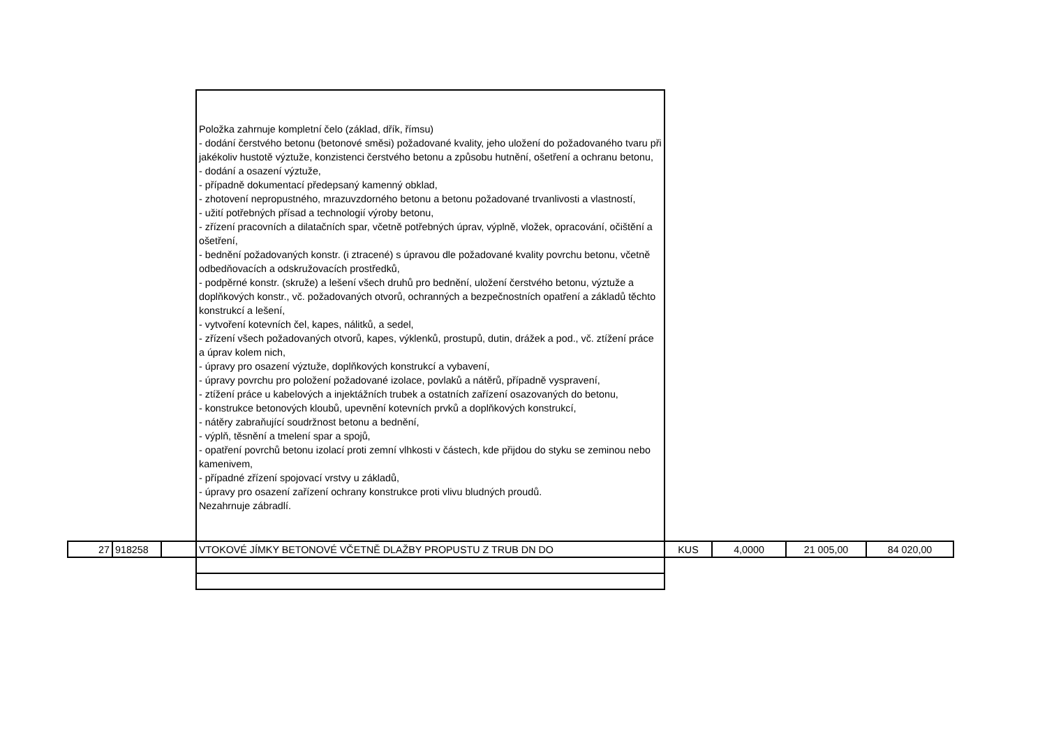| | | | Položka zahrnuje kompletní čelo (základ, dřík, římsu) - dodání čerstvého betonu (betonové směsi) požadované kvality, jeho uložení do požadovaného tvaru při jakékoliv hustotě výztuže, konzistenci čerstvého betonu a způsobu hutnění, ošetření a ochranu betonu, - dodání a osazení výztuže, - případně dokumentací předepsaný kamenný obklad, - zhotovení nepropustného, mrazuvzdorného betonu a betonu požadované trvanlivosti a vlastností, - užití potřebných přísad a technologií výroby betonu, - zřízení pracovních a dilatačních spar, včetně potřebných úprav, výplně, vložek, opracování, očištění a ošetření, - bednění požadovaných konstr. (i ztracené) s úpravou dle požadované kvality povrchu betonu, včetně odbedňovacích a odskružovacích prostředků, - podpěrné konstr. (skruže) a lešení všech druhů pro bednění, uložení čerstvého betonu, výztuže a doplňkových konstr., vč. požadovaných otvorů, ochranných a bezpečnostních opatření a základů těchto konstrukcí a lešení, - vytvoření kotevních čel, kapes, nálitků, a sedel, - zřízení všech požadovaných otvorů, kapes, výklenků, prostupů, dutin, drážek a pod., vč. ztížení práce a úprav kolem nich, - úpravy pro osazení výztuže, doplňkových konstrukcí a vybavení, - úpravy povrchu pro položení požadované izolace, povlaků a nátěrů, případně vyspravení, - ztížení práce u kabelových a injektážních trubek a ostatních zařízení osazovaných do betonu, - konstrukce betonových kloubů, upevnění kotevních prvků a doplňkových konstrukcí, - nátěry zabraňující soudržnost betonu a bednění, - výplň, těsnění a tmelení spar a spojů, - opatření povrchů betonu izolací proti zemní vlhkosti v částech, kde přijdou do styku se zeminou nebo kamenivem, - případné zřízení spojovací vrstvy u základů, - úpravy pro osazení zařízení ochrany konstrukce proti vlivu bludných proudů. Nezahrnuje zábradlí. | | | | |
| 27 | 918258 | | VTOKOVÉ JÍMKY BETONOVÉ VČETNĚ DLAŽBY PROPUSTU Z TRUB DN DO | KUS | 4,0000 | 21 005,00 | 84 020,00 |